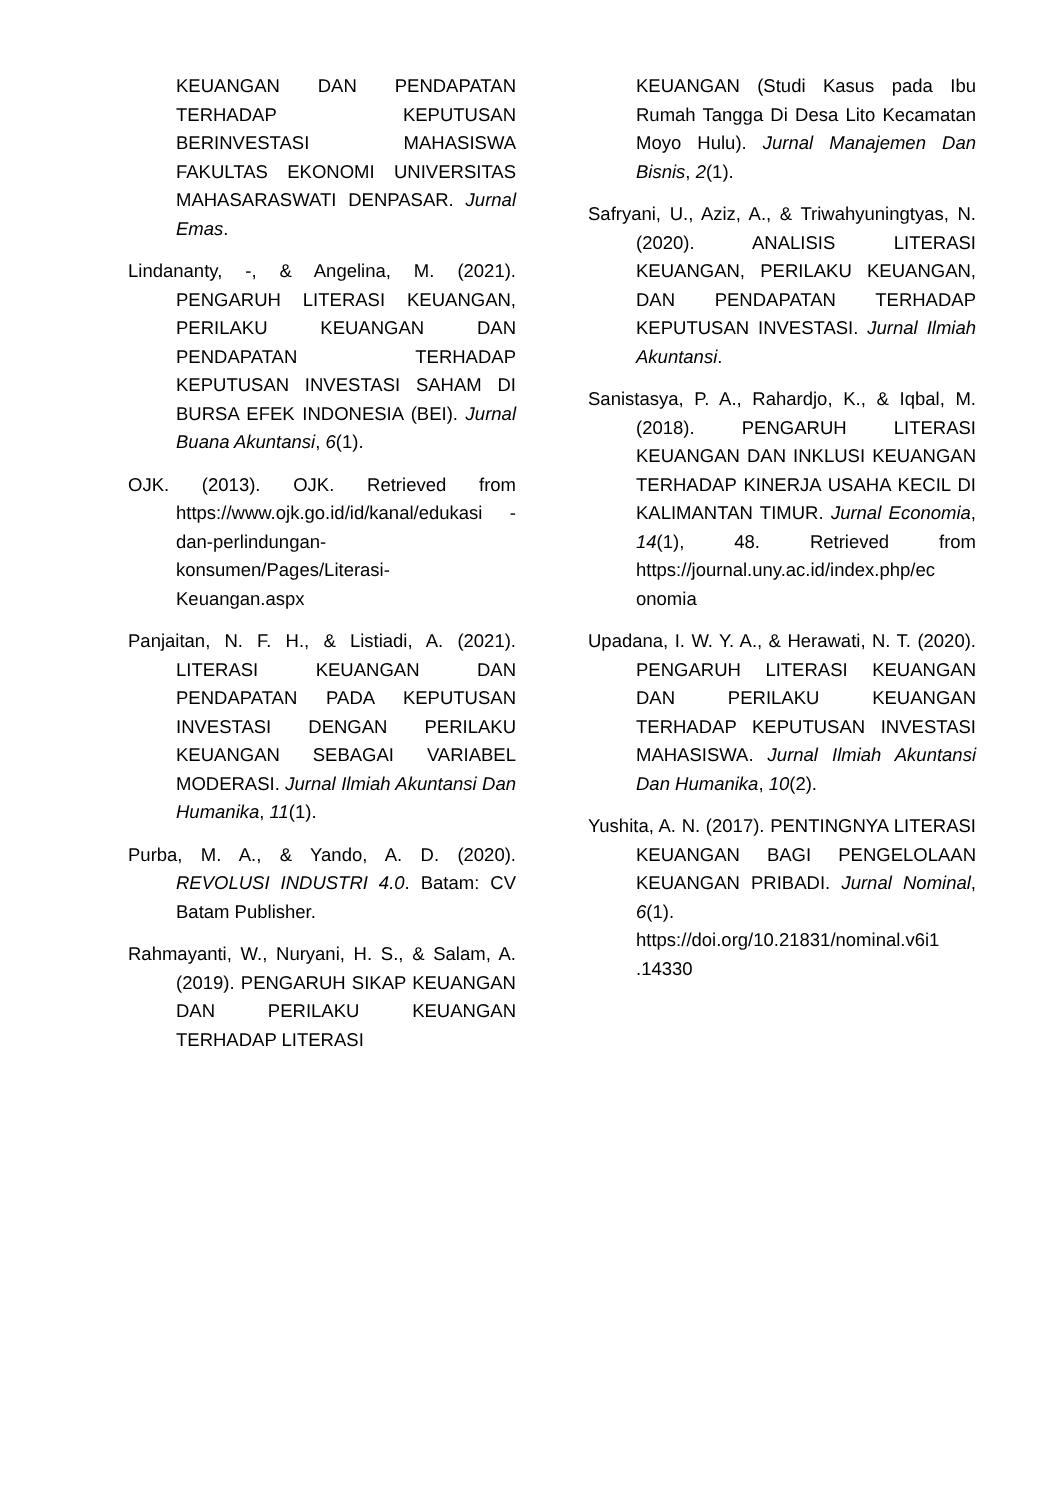KEUANGAN DAN PENDAPATAN TERHADAP KEPUTUSAN BERINVESTASI MAHASISWA FAKULTAS EKONOMI UNIVERSITAS MAHASARASWATI DENPASAR. Jurnal Emas.
Lindananty, -, & Angelina, M. (2021). PENGARUH LITERASI KEUANGAN, PERILAKU KEUANGAN DAN PENDAPATAN TERHADAP KEPUTUSAN INVESTASI SAHAM DI BURSA EFEK INDONESIA (BEI). Jurnal Buana Akuntansi, 6(1).
OJK. (2013). OJK. Retrieved from https://www.ojk.go.id/id/kanal/edukasi -dan-perlindungan-konsumen/Pages/Literasi-Keuangan.aspx
Panjaitan, N. F. H., & Listiadi, A. (2021). LITERASI KEUANGAN DAN PENDAPATAN PADA KEPUTUSAN INVESTASI DENGAN PERILAKU KEUANGAN SEBAGAI VARIABEL MODERASI. Jurnal Ilmiah Akuntansi Dan Humanika, 11(1).
Purba, M. A., & Yando, A. D. (2020). REVOLUSI INDUSTRI 4.0. Batam: CV Batam Publisher.
Rahmayanti, W., Nuryani, H. S., & Salam, A. (2019). PENGARUH SIKAP KEUANGAN DAN PERILAKU KEUANGAN TERHADAP LITERASI
KEUANGAN (Studi Kasus pada Ibu Rumah Tangga Di Desa Lito Kecamatan Moyo Hulu). Jurnal Manajemen Dan Bisnis, 2(1).
Safryani, U., Aziz, A., & Triwahyuningtyas, N. (2020). ANALISIS LITERASI KEUANGAN, PERILAKU KEUANGAN, DAN PENDAPATAN TERHADAP KEPUTUSAN INVESTASI. Jurnal Ilmiah Akuntansi.
Sanistasya, P. A., Rahardjo, K., & Iqbal, M. (2018). PENGARUH LITERASI KEUANGAN DAN INKLUSI KEUANGAN TERHADAP KINERJA USAHA KECIL DI KALIMANTAN TIMUR. Jurnal Economia, 14(1), 48. Retrieved from https://journal.uny.ac.id/index.php/ec onomia
Upadana, I. W. Y. A., & Herawati, N. T. (2020). PENGARUH LITERASI KEUANGAN DAN PERILAKU KEUANGAN TERHADAP KEPUTUSAN INVESTASI MAHASISWA. Jurnal Ilmiah Akuntansi Dan Humanika, 10(2).
Yushita, A. N. (2017). PENTINGNYA LITERASI KEUANGAN BAGI PENGELOLAAN KEUANGAN PRIBADI. Jurnal Nominal, 6(1). https://doi.org/10.21831/nominal.v6i1 .14330